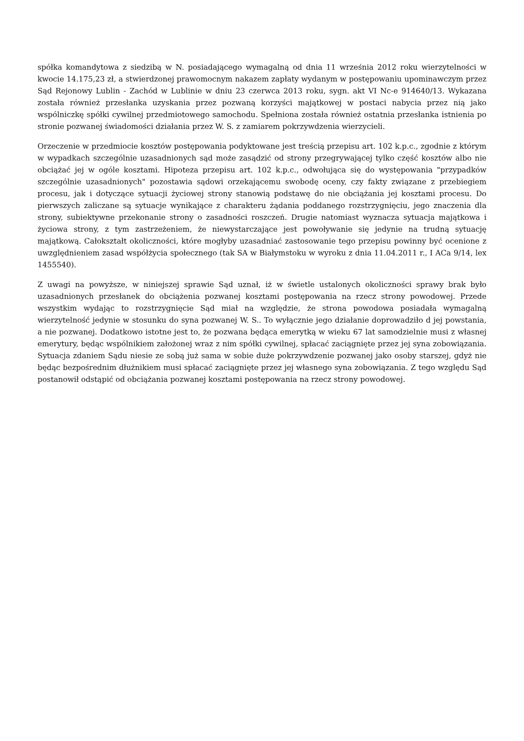spółka komandytowa z siedzibą w N. posiadającego wymagalną od dnia 11 września 2012 roku wierzytelności w kwocie 14.175,23 zł, a stwierdzonej prawomocnym nakazem zapłaty wydanym w postępowaniu upominawczym przez Sąd Rejonowy Lublin - Zachód w Lublinie w dniu 23 czerwca 2013 roku, sygn. akt VI Nc-e 914640/13. Wykazana została również przesłanka uzyskania przez pozwaną korzyści majątkowej w postaci nabycia przez nią jako wspólniczkę spółki cywilnej przedmiotowego samochodu. Spełniona została również ostatnia przesłanka istnienia po stronie pozwanej świadomości działania przez W. S. z zamiarem pokrzywdzenia wierzycieli.
Orzeczenie w przedmiocie kosztów postępowania podyktowane jest treścią przepisu art. 102 k.p.c., zgodnie z którym w wypadkach szczególnie uzasadnionych sąd może zasądzić od strony przegrywającej tylko część kosztów albo nie obciążać jej w ogóle kosztami. Hipoteza przepisu art. 102 k.p.c., odwołująca się do występowania "przypadków szczególnie uzasadnionych" pozostawia sądowi orzekającemu swobodę oceny, czy fakty związane z przebiegiem procesu, jak i dotyczące sytuacji życiowej strony stanowią podstawę do nie obciążania jej kosztami procesu. Do pierwszych zaliczane są sytuacje wynikające z charakteru żądania poddanego rozstrzygnięciu, jego znaczenia dla strony, subiektywne przekonanie strony o zasadności roszczeń. Drugie natomiast wyznacza sytuacja majątkowa i życiowa strony, z tym zastrzeżeniem, że niewystarczające jest powoływanie się jedynie na trudną sytuację majątkową. Całokształt okoliczności, które mogłyby uzasadniać zastosowanie tego przepisu powinny być ocenione z uwzględnieniem zasad współżycia społecznego (tak SA w Białymstoku w wyroku z dnia 11.04.2011 r., I ACa 9/14, lex 1455540).
Z uwagi na powyższe, w niniejszej sprawie Sąd uznał, iż w świetle ustalonych okoliczności sprawy brak było uzasadnionych przesłanek do obciążenia pozwanej kosztami postępowania na rzecz strony powodowej. Przede wszystkim wydając to rozstrzygnięcie Sąd miał na względzie, że strona powodowa posiadała wymagalną wierzytelność jedynie w stosunku do syna pozwanej W. S.. To wyłącznie jego działanie doprowadziło d jej powstania, a nie pozwanej. Dodatkowo istotne jest to, że pozwana będąca emerytką w wieku 67 lat samodzielnie musi z własnej emerytury, będąc wspólnikiem założonej wraz z nim spółki cywilnej, spłacać zaciągnięte przez jej syna zobowiązania. Sytuacja zdaniem Sądu niesie ze sobą już sama w sobie duże pokrzywdzenie pozwanej jako osoby starszej, gdyż nie będąc bezpośrednim dłużnikiem musi spłacać zaciągnięte przez jej własnego syna zobowiązania. Z tego względu Sąd postanowił odstąpić od obciążania pozwanej kosztami postępowania na rzecz strony powodowej.